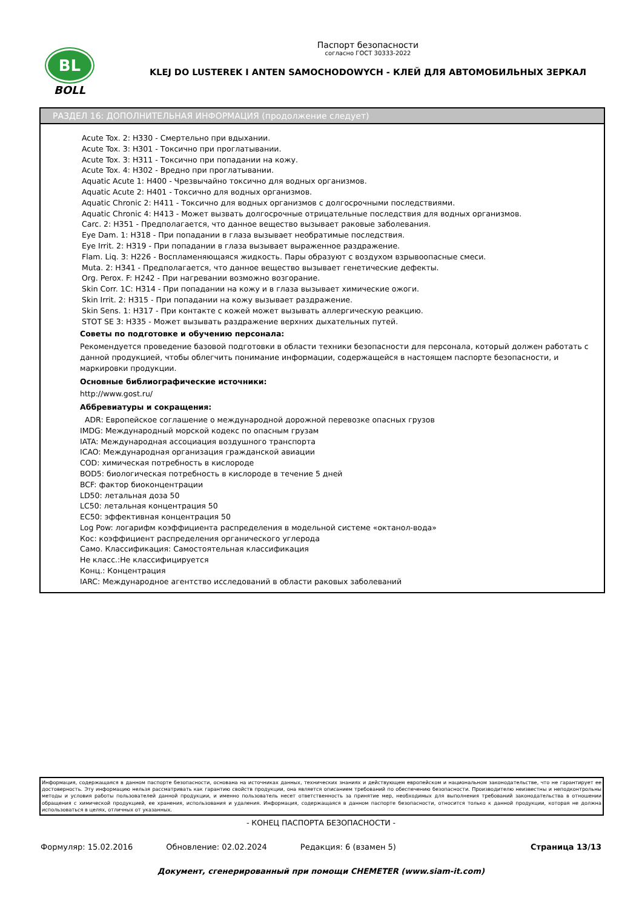BL
BOLL
Паспорт безопасности
согласно ГОСТ 30333-2022
KLEJ DO LUSTEREK I ANTEN SAMOCHODOWYCH - КЛЕЙ ДЛЯ АВТОМОБИЛЬНЫХ ЗЕРКАЛ
РАЗДЕЛ 16: ДОПОЛНИТЕЛЬНАЯ ИНФОРМАЦИЯ (продолжение следует)
Acute Tox. 2: H330 - Смертельно при вдыхании.
Acute Tox. 3: H301 - Токсично при проглатывании.
Acute Tox. 3: H311 - Токсично при попадании на кожу.
Acute Tox. 4: H302 - Вредно при проглатывании.
Aquatic Acute 1: H400 - Чрезвычайно токсично для водных организмов.
Aquatic Acute 2: H401 - Токсично для водных организмов.
Aquatic Chronic 2: H411 - Токсично для водных организмов с долгосрочными последствиями.
Aquatic Chronic 4: H413 - Может вызвать долгосрочные отрицательные последствия для водных организмов.
Carc. 2: H351 - Предполагается, что данное вещество вызывает раковые заболевания.
Eye Dam. 1: H318 - При попадании в глаза вызывает необратимые последствия.
Eye Irrit. 2: H319 - При попадании в глаза вызывает выраженное раздражение.
Flam. Liq. 3: H226 - Воспламеняющаяся жидкость. Пары образуют с воздухом взрывоопасные смеси.
Muta. 2: H341 - Предполагается, что данное вещество вызывает генетические дефекты.
Org. Perox. F: H242 - При нагревании возможно возгорание.
Skin Corr. 1C: H314 - При попадании на кожу и в глаза вызывает химические ожоги.
Skin Irrit. 2: H315 - При попадании на кожу вызывает раздражение.
Skin Sens. 1: H317 - При контакте с кожей может вызывать аллергическую реакцию.
STOT SE 3: H335 - Может вызывать раздражение верхних дыхательных путей.
Советы по подготовке и обучению персонала:
Рекомендуется проведение базовой подготовки в области техники безопасности для персонала, который должен работать с данной продукцией, чтобы облегчить понимание информации, содержащейся в настоящем паспорте безопасности, и маркировки продукции.
Основные библиографические источники:
http://www.gost.ru/
Аббревиатуры и сокращения:
ADR: Европейское соглашение о международной дорожной перевозке опасных грузов
IMDG: Международный морской кодекс по опасным грузам
IATA: Международная ассоциация воздушного транспорта
ICAO: Международная организация гражданской авиации
COD: химическая потребность в кислороде
BOD5: биологическая потребность в кислороде в течение 5 дней
BCF: фактор биоконцентрации
LD50: летальная доза 50
LC50: летальная концентрация 50
EC50: эффективная концентрация 50
Log Pow: логарифм коэффициента распределения в модельной системе «октанол-вода»
Кос: коэффициент распределения органического углерода
Само. Классификация: Самостоятельная классификация
Не класс.:Не классифицируется
Конц.: Концентрация
IARC: Международное агентство исследований в области раковых заболеваний
Информация, содержащаяся в данном паспорте безопасности, основана на источниках данных, технических знаниях и действующем европейском и национальном законодательстве, что не гарантирует ее достоверность. Эту информацию нельзя рассматривать как гарантию свойств продукции, она является описанием требований по обеспечению безопасности. Производителю неизвестны и неподконтрольны методы и условия работы пользователей данной продукции, и именно пользователь несет ответственность за принятие мер, необходимых для выполнения требований законодательства в отношении обращения с химической продукцией, ее хранения, использования и удаления. Информация, содержащаяся в данном паспорте безопасности, относится только к данной продукции, которая не должна использоваться в целях, отличных от указанных.
- КОНЕЦ ПАСПОРТА БЕЗОПАСНОСТИ -
Формуляр: 15.02.2016 Обновление: 02.02.2024 Редакция: 6 (взамен 5) Страница 13/13
Документ, сгенерированный при помощи CHEMETER (www.siam-it.com)